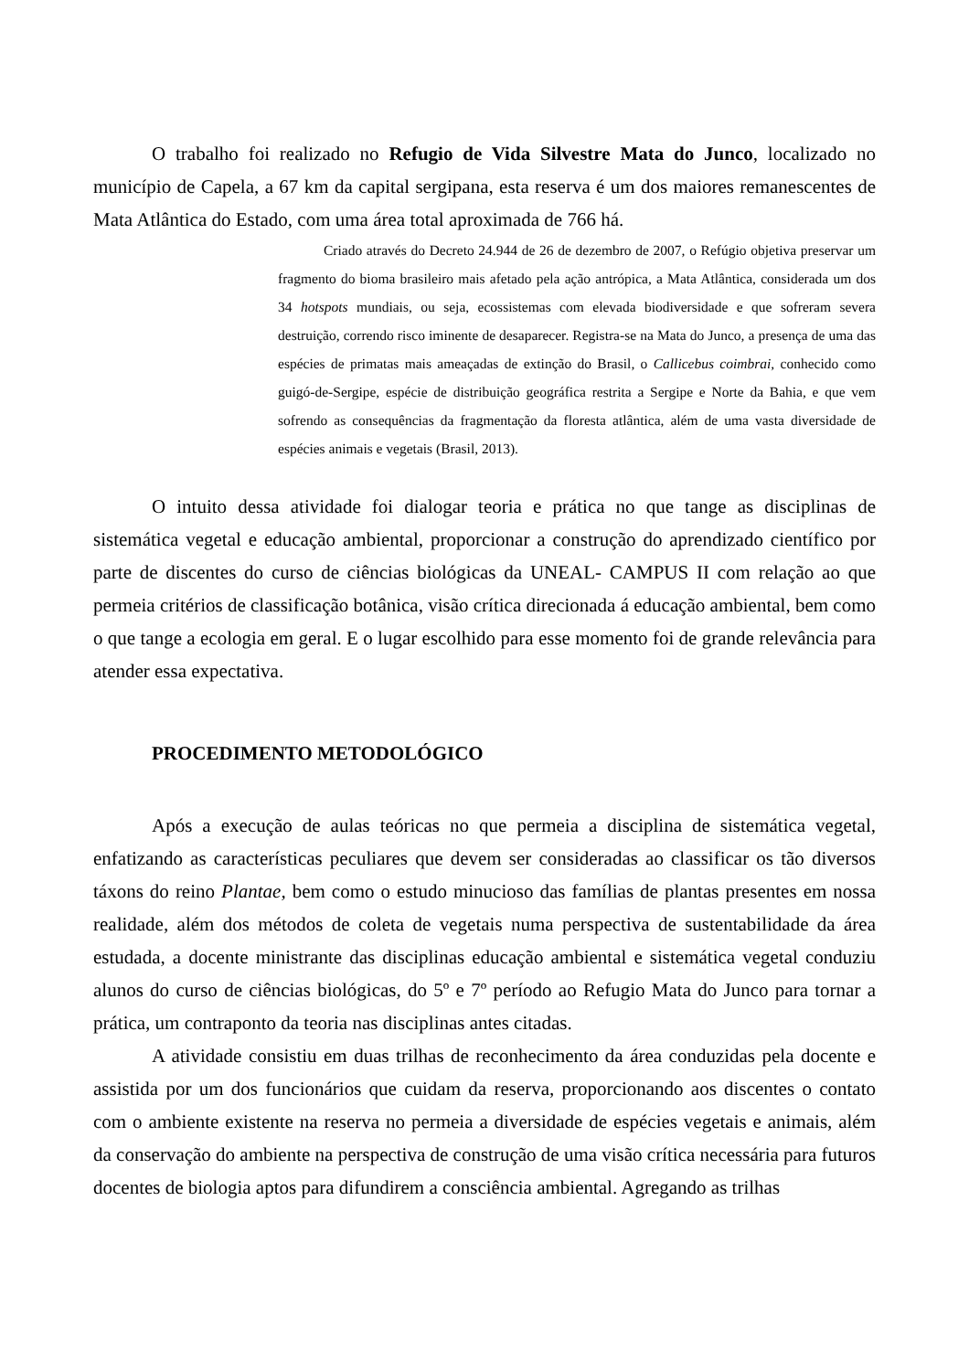O trabalho foi realizado no Refugio de Vida Silvestre Mata do Junco, localizado no município de Capela, a 67 km da capital sergipana, esta reserva é um dos maiores remanescentes de Mata Atlântica do Estado, com uma área total aproximada de 766 há.
Criado através do Decreto 24.944 de 26 de dezembro de 2007, o Refúgio objetiva preservar um fragmento do bioma brasileiro mais afetado pela ação antrópica, a Mata Atlântica, considerada um dos 34 hotspots mundiais, ou seja, ecossistemas com elevada biodiversidade e que sofreram severa destruição, correndo risco iminente de desaparecer. Registra-se na Mata do Junco, a presença de uma das espécies de primatas mais ameaçadas de extinção do Brasil, o Callicebus coimbrai, conhecido como guigó-de-Sergipe, espécie de distribuição geográfica restrita a Sergipe e Norte da Bahia, e que vem sofrendo as consequências da fragmentação da floresta atlântica, além de uma vasta diversidade de espécies animais e vegetais (Brasil, 2013).
O intuito dessa atividade foi dialogar teoria e prática no que tange as disciplinas de sistemática vegetal e educação ambiental, proporcionar a construção do aprendizado científico por parte de discentes do curso de ciências biológicas da UNEAL- CAMPUS II com relação ao que permeia critérios de classificação botânica, visão crítica direcionada á educação ambiental, bem como o que tange a ecologia em geral. E o lugar escolhido para esse momento foi de grande relevância para atender essa expectativa.
PROCEDIMENTO METODOLÓGICO
Após a execução de aulas teóricas no que permeia a disciplina de sistemática vegetal, enfatizando as características peculiares que devem ser consideradas ao classificar os tão diversos táxons do reino Plantae, bem como o estudo minucioso das famílias de plantas presentes em nossa realidade, além dos métodos de coleta de vegetais numa perspectiva de sustentabilidade da área estudada, a docente ministrante das disciplinas educação ambiental e sistemática vegetal conduziu alunos do curso de ciências biológicas, do 5º e 7º período ao Refugio Mata do Junco para tornar a prática, um contraponto da teoria nas disciplinas antes citadas.
A atividade consistiu em duas trilhas de reconhecimento da área conduzidas pela docente e assistida por um dos funcionários que cuidam da reserva, proporcionando aos discentes o contato com o ambiente existente na reserva no permeia a diversidade de espécies vegetais e animais, além da conservação do ambiente na perspectiva de construção de uma visão crítica necessária para futuros docentes de biologia aptos para difundirem a consciência ambiental. Agregando as trilhas